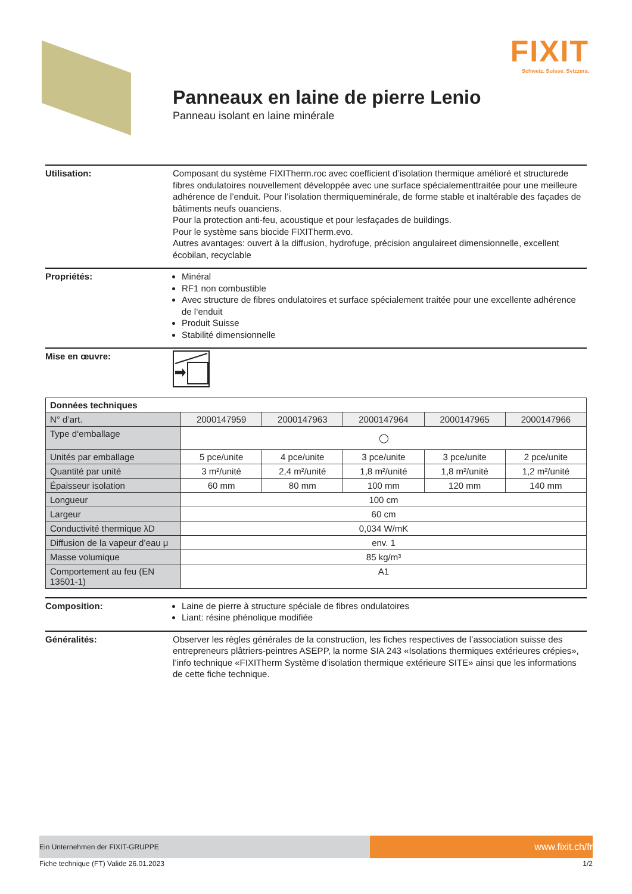FIXIT
Schweiz. Suisse. Svizzera.
Panneaux en laine de pierre Lenio
Panneau isolant en laine minérale
Utilisation: Composant du système FIXITherm.roc avec coefficient d’isolation thermique amélioré et structurede fibres ondulatoires nouvellement développée avec une surface spécialementtraitée pour une meilleure adhérence de l’enduit. Pour l’isolation thermiqueminérale, de forme stable et inaltérable des façades de bâtiments neufs ouanciens.
Pour la protection anti-feu, acoustique et pour lesfaçades de buildings.
Pour le système sans biocide FIXITherm.evo.
Autres avantages: ouvert à la diffusion, hydrofuge, précision angulaireet dimensionnelle, excellent écobilan, recyclable
Propriétés: Minéral
RF1 non combustible
Avec structure de fibres ondulatoires et surface spécialement traitée pour une excellente adhérence de l‘enduit
Produit Suisse
Stabilité dimensionnelle
Mise en œuvre:
| Données techniques | | | | | |
| --- | --- | --- | --- | --- | --- |
| N° d’art. | 2000147959 | 2000147963 | 2000147964 | 2000147965 | 2000147966 |
| Type d‘emballage | ◯ | | | | |
| Unités par emballage | 5 pce/unite | 4 pce/unite | 3 pce/unite | 3 pce/unite | 2 pce/unite |
| Quantité par unité | 3 m²/unité | 2,4 m²/unité | 1,8 m²/unité | 1,8 m²/unité | 1,2 m²/unité |
| Épaisseur isolation | 60 mm | 80 mm | 100 mm | 120 mm | 140 mm |
| Longueur | 100 cm | | | | |
| Largeur | 60 cm | | | | |
| Conductivité thermique λD | 0,034 W/mK | | | | |
| Diffusion de la vapeur d’eau μ | env. 1 | | | | |
| Masse volumique | 85 kg/m³ | | | | |
| Comportement au feu (EN 13501-1) | A1 | | | | |
Composition: Laine de pierre à structure spéciale de fibres ondulatoires
Liant: résine phénolique modifiée
Généralités: Observer les règles générales de la construction, les fiches respectives de l’association suisse des entrepreneurs plâtriers-peintres ASEPP, la norme SIA 243 «Isolations thermiques extérieures crépies», l’info technique «FIXITherm Système d’isolation thermique extérieure SITE» ainsi que les informations de cette fiche technique.
Ein Unternehmen der FIXIT-GRUPPE
www.fixit.ch/fr
Fiche technique (FT) Valide 26.01.2023 1/2